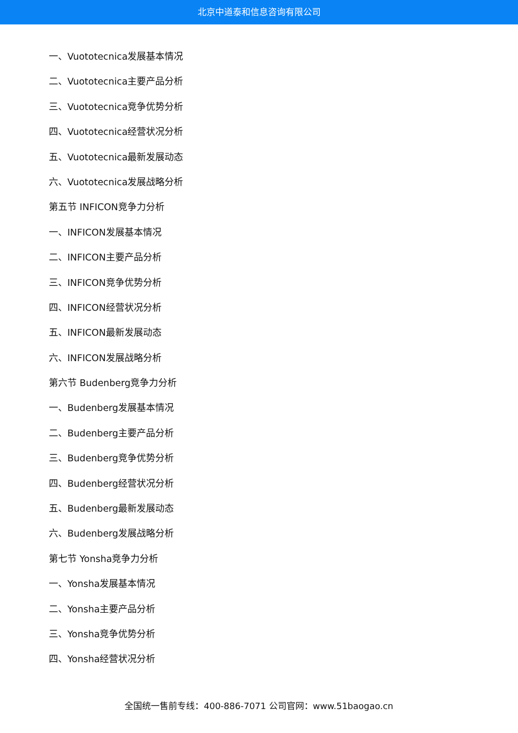北京中道泰和信息咨询有限公司
一、Vuototecnica发展基本情况
二、Vuototecnica主要产品分析
三、Vuototecnica竞争优势分析
四、Vuototecnica经营状况分析
五、Vuototecnica最新发展动态
六、Vuototecnica发展战略分析
第五节 INFICON竞争力分析
一、INFICON发展基本情况
二、INFICON主要产品分析
三、INFICON竞争优势分析
四、INFICON经营状况分析
五、INFICON最新发展动态
六、INFICON发展战略分析
第六节 Budenberg竞争力分析
一、Budenberg发展基本情况
二、Budenberg主要产品分析
三、Budenberg竞争优势分析
四、Budenberg经营状况分析
五、Budenberg最新发展动态
六、Budenberg发展战略分析
第七节 Yonsha竞争力分析
一、Yonsha发展基本情况
二、Yonsha主要产品分析
三、Yonsha竞争优势分析
四、Yonsha经营状况分析
全国统一售前专线：400-886-7071 公司官网：www.51baogao.cn